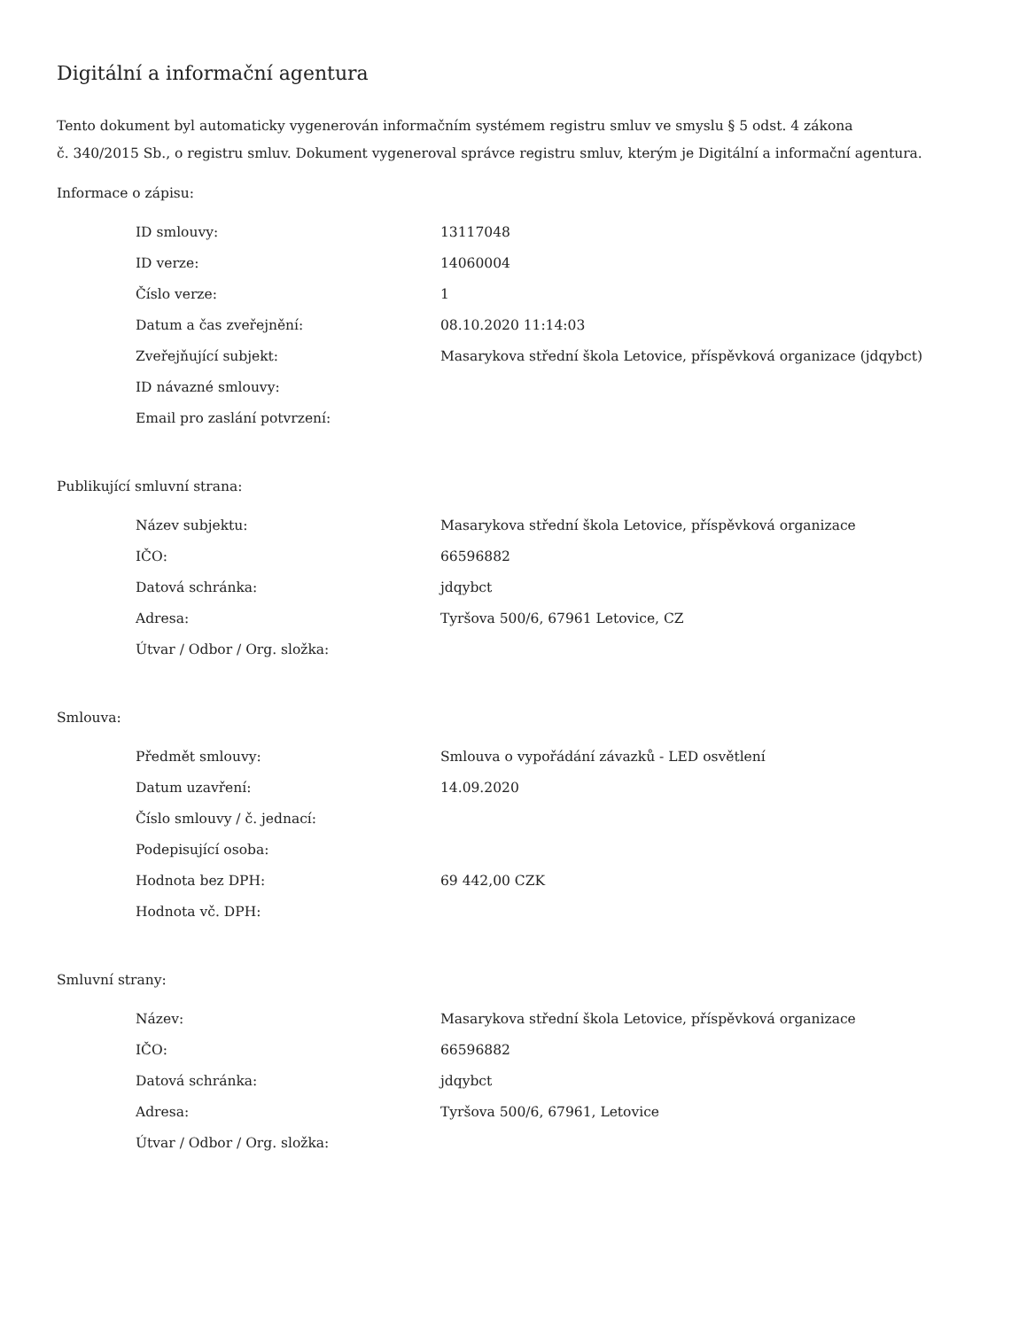Digitální a informační agentura
Tento dokument byl automaticky vygenerován informačním systémem registru smluv ve smyslu § 5 odst. 4 zákona
č. 340/2015 Sb., o registru smluv. Dokument vygeneroval správce registru smluv, kterým je Digitální a informační agentura.
Informace o zápisu:
| ID smlouvy: | 13117048 |
| ID verze: | 14060004 |
| Číslo verze: | 1 |
| Datum a čas zveřejnění: | 08.10.2020 11:14:03 |
| Zveřejňující subjekt: | Masarykova střední škola Letovice, příspěvková organizace (jdqybct) |
| ID návazné smlouvy: | |
| Email pro zaslání potvrzení: | |
Publikující smluvní strana:
| Název subjektu: | Masarykova střední škola Letovice, příspěvková organizace |
| IČO: | 66596882 |
| Datová schránka: | jdqybct |
| Adresa: | Tyršova 500/6, 67961 Letovice, CZ |
| Útvar / Odbor / Org. složka: | |
Smlouva:
| Předmět smlouvy: | Smlouva o vypořádání závazků - LED osvětlení |
| Datum uzavření: | 14.09.2020 |
| Číslo smlouvy / č. jednací: | |
| Podepisující osoba: | |
| Hodnota bez DPH: | 69 442,00 CZK |
| Hodnota vč. DPH: | |
Smluvní strany:
| Název: | Masarykova střední škola Letovice, příspěvková organizace |
| IČO: | 66596882 |
| Datová schránka: | jdqybct |
| Adresa: | Tyršova 500/6, 67961, Letovice |
| Útvar / Odbor / Org. složka: | |